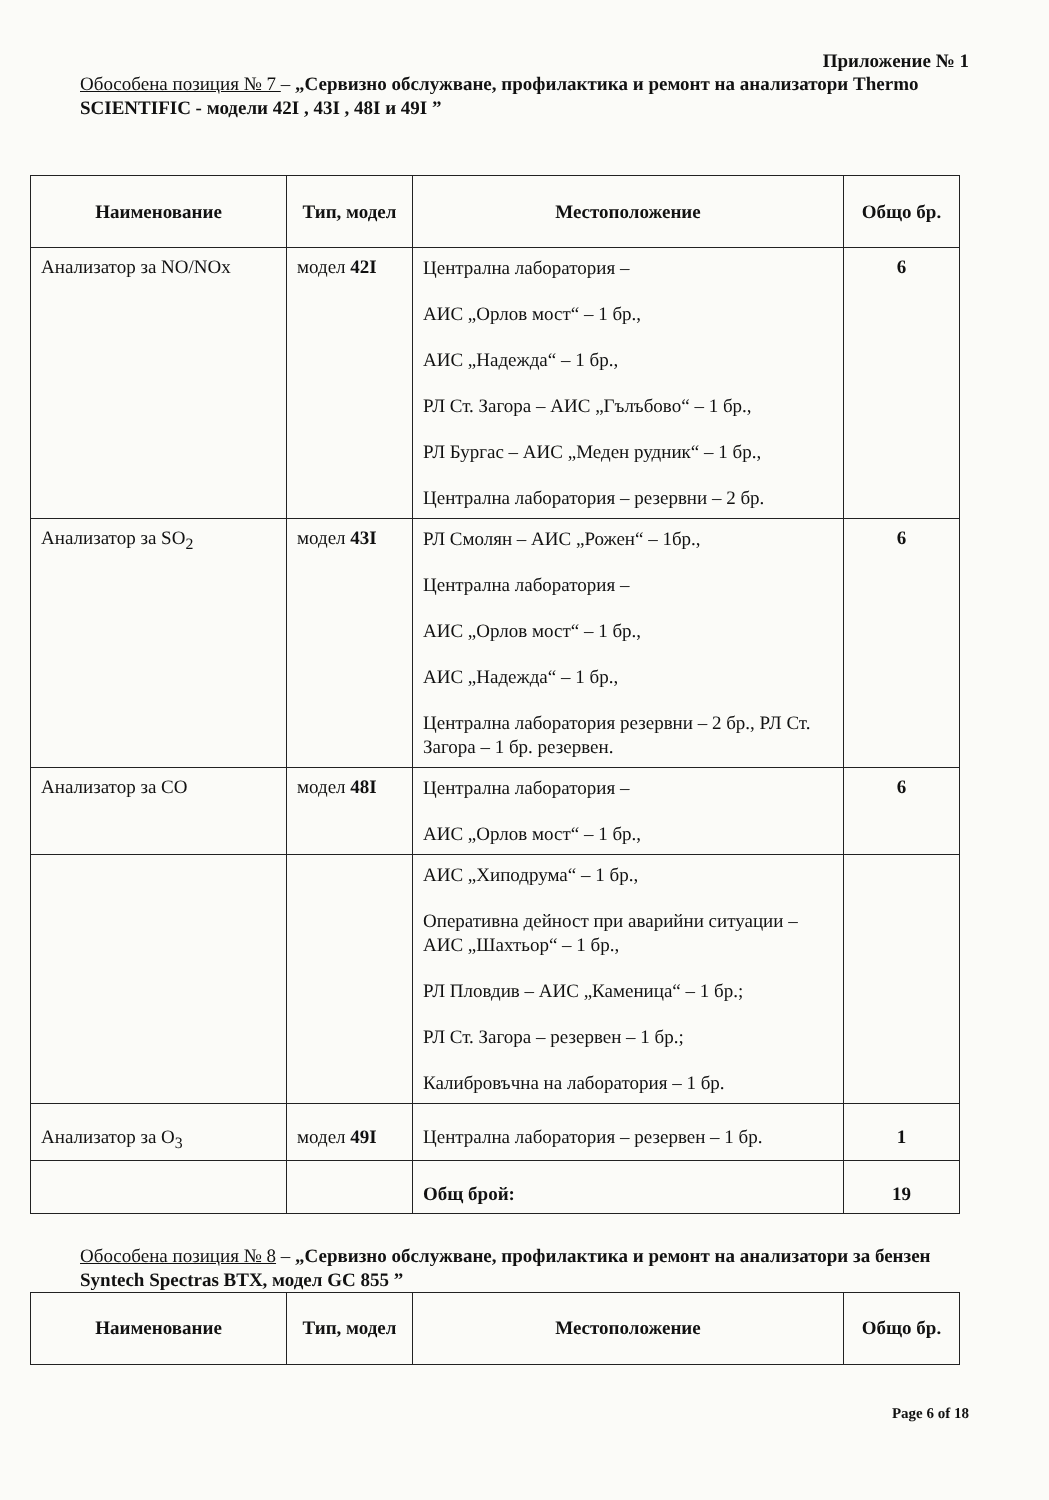Приложение № 1
Обособена позиция № 7 – „Сервизно обслужване, профилактика и ремонт на анализатори Thermo SCIENTIFIC - модели 42I , 43I , 48I и 49I ”
| Наименование | Тип, модел | Местоположение | Общо бр. |
| --- | --- | --- | --- |
| Анализатор за NO/NOx | модел 42I | Централна лаборатория – АИС „Орлов мост“ – 1 бр., АИС „Надежда“ – 1 бр., РЛ Ст. Загора – АИС „Гълъбово“ – 1 бр., РЛ Бургас – АИС „Меден рудник“ – 1 бр., Централна лаборатория – резервни – 2 бр. | 6 |
| Анализатор за SO<sub>2</sub> | модел 43I | РЛ Смолян – АИС „Рожен“ – 1бр., Централна лаборатория – АИС „Орлов мост“ – 1 бр., АИС „Надежда“ – 1 бр., Централна лаборатория резервни – 2 бр., РЛ Ст. Загора – 1 бр. резервен. | 6 |
| Анализатор за СО | модел 48I | Централна лаборатория – АИС „Орлов мост“ – 1 бр., | 6 |
| | | АИС „Хиподрума“ – 1 бр., Оперативна дейност при аварийни ситуации – АИС „Шахтьор“ – 1 бр., РЛ Пловдив – АИС „Каменица“ – 1 бр.; РЛ Ст. Загора – резервен – 1 бр.; Калибровъчна на лаборатория – 1 бр. | |
| Анализатор за O<sub>3</sub> | модел 49I | Централна лаборатория – резервен – 1 бр. | 1 |
| | | Общ брой: | 19 |
Обособена позиция № 8 – „Сервизно обслужване, профилактика и ремонт на анализатори за бензен Syntech Spectras BTX, модел GC 855 ”
| Наименование | Тип, модел | Местоположение | Общо бр. |
| --- | --- | --- | --- |
Page 6 of 18